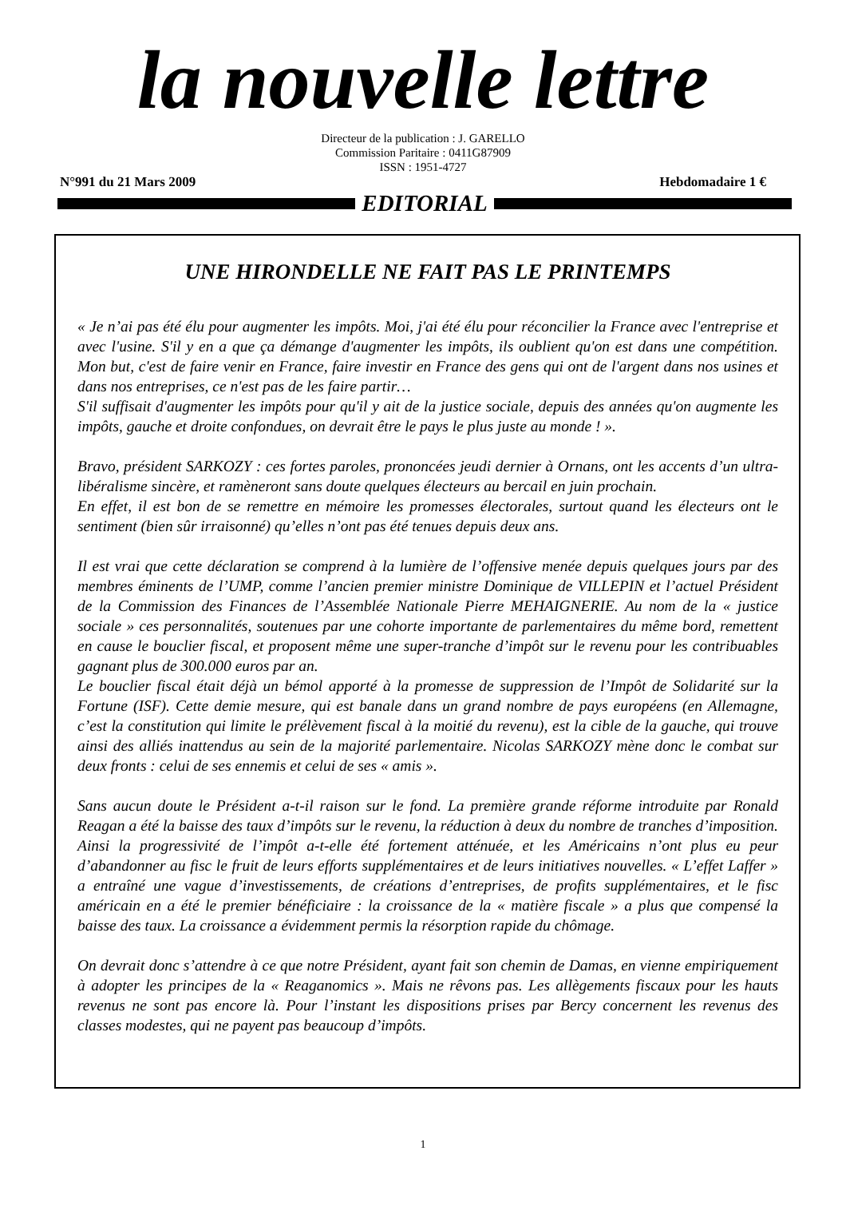la nouvelle lettre
Directeur de la publication : J. GARELLO
Commission Paritaire : 0411G87909
ISSN : 1951-4727
N°991 du 21 Mars 2009 Hebdomadaire 1 €
EDITORIAL
UNE HIRONDELLE NE FAIT PAS LE PRINTEMPS
« Je n’ai pas été élu pour augmenter les impôts. Moi, j'ai été élu pour réconcilier la France avec l'entreprise et avec l'usine. S'il y en a que ça démange d'augmenter les impôts, ils oublient qu'on est dans une compétition. Mon but, c'est de faire venir en France, faire investir en France des gens qui ont de l'argent dans nos usines et dans nos entreprises, ce n'est pas de les faire partir…
S'il suffisait d'augmenter les impôts pour qu'il y ait de la justice sociale, depuis des années qu'on augmente les impôts, gauche et droite confondues, on devrait être le pays le plus juste au monde ! ».
Bravo, président SARKOZY : ces fortes paroles, prononcées jeudi dernier à Ornans, ont les accents d’un ultra-libéralisme sincère, et ramèneront sans doute quelques électeurs au bercail en juin prochain.
En effet, il est bon de se remettre en mémoire les promesses électorales, surtout quand les électeurs ont le sentiment (bien sûr irraisonné) qu’elles n’ont pas été tenues depuis deux ans.
Il est vrai que cette déclaration se comprend à la lumière de l’offensive menée depuis quelques jours par des membres éminents de l’UMP, comme l’ancien premier ministre Dominique de VILLEPIN et l’actuel Président de la Commission des Finances de l’Assemblée Nationale Pierre MEHAIGNERIE. Au nom de la « justice sociale » ces personnalités, soutenues par une cohorte importante de parlementaires du même bord, remettent en cause le bouclier fiscal, et proposent même une super-tranche d’impôt sur le revenu pour les contribuables gagnant plus de 300.000 euros par an.
Le bouclier fiscal était déjà un bémol apporté à la promesse de suppression de l’Impôt de Solidarité sur la Fortune (ISF). Cette demie mesure, qui est banale dans un grand nombre de pays européens (en Allemagne, c’est la constitution qui limite le prélèvement fiscal à la moitié du revenu), est la cible de la gauche, qui trouve ainsi des alliés inattendus au sein de la majorité parlementaire. Nicolas SARKOZY mène donc le combat sur deux fronts : celui de ses ennemis et celui de ses « amis ».
Sans aucun doute le Président a-t-il raison sur le fond. La première grande réforme introduite par Ronald Reagan a été la baisse des taux d’impôts sur le revenu, la réduction à deux du nombre de tranches d’imposition. Ainsi la progressivité de l’impôt a-t-elle été fortement atténuée, et les Américains n’ont plus eu peur d’abandonner au fisc le fruit de leurs efforts supplémentaires et de leurs initiatives nouvelles. « L’effet Laffer » a entraîné une vague d’investissements, de créations d’entreprises, de profits supplémentaires, et le fisc américain en a été le premier bénéficiaire : la croissance de la « matière fiscale » a plus que compensé la baisse des taux. La croissance a évidemment permis la résorption rapide du chômage.
On devrait donc s’attendre à ce que notre Président, ayant fait son chemin de Damas, en vienne empiriquement à adopter les principes de la « Reaganomics ». Mais ne rêvons pas. Les allègements fiscaux pour les hauts revenus ne sont pas encore là. Pour l’instant les dispositions prises par Bercy concernent les revenus des classes modestes, qui ne payent pas beaucoup d’impôts.
1